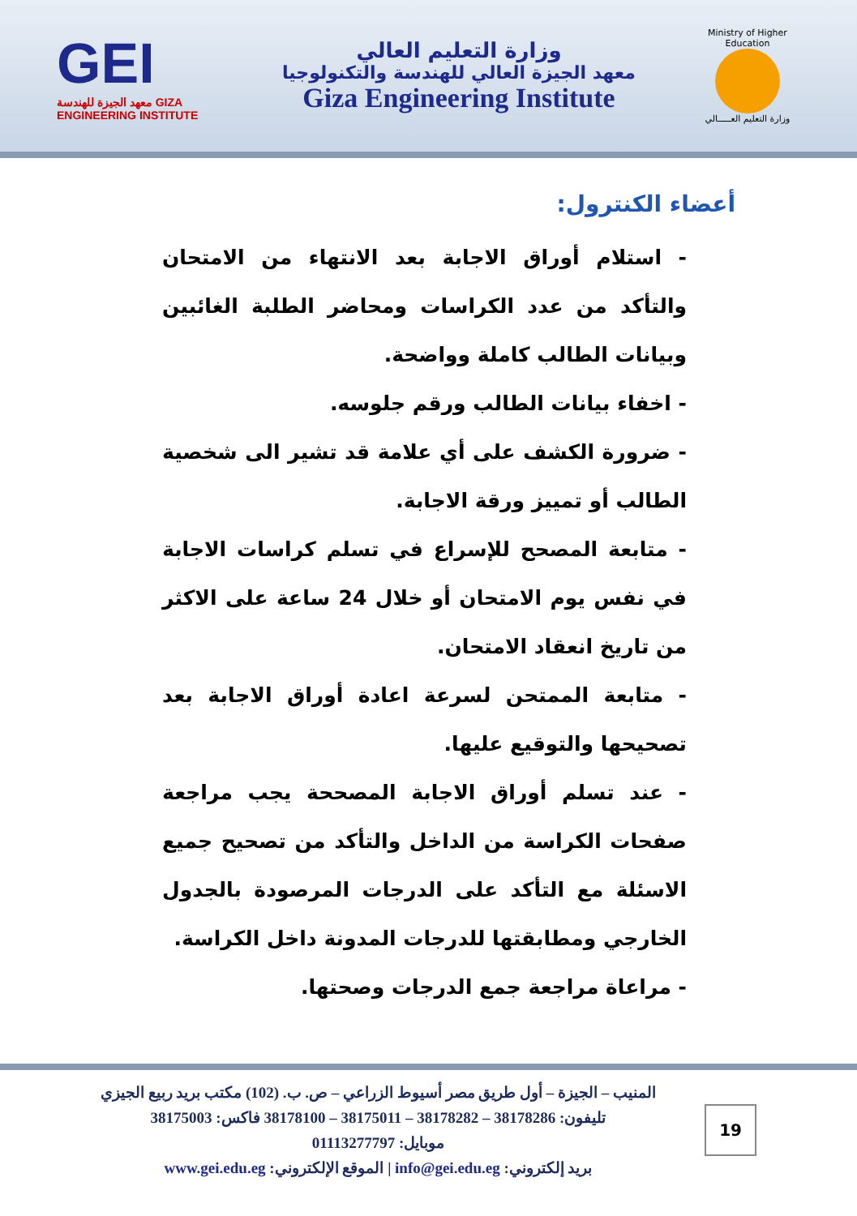GEI
معهد الجيزة للهندسة GIZA ENGINEERING INSTITUTE
وزارة التعليم العالي
معهد الجيزة العالي للهندسة والتكنولوجيا
Giza Engineering Institute
Ministry of Higher Education
وزارة التعليم العـــــالي
أعضاء الكنترول:
- استلام أوراق الاجابة بعد الانتهاء من الامتحان والتأكد من عدد الكراسات ومحاضر الطلبة الغائبين وبيانات الطالب كاملة وواضحة.
- اخفاء بيانات الطالب ورقم جلوسه.
- ضرورة الكشف على أي علامة قد تشير الى شخصية الطالب أو تمييز ورقة الاجابة.
- متابعة المصحح للإسراع في تسلم كراسات الاجابة في نفس يوم الامتحان أو خلال 24 ساعة على الاكثر من تاريخ انعقاد الامتحان.
- متابعة الممتحن لسرعة اعادة أوراق الاجابة بعد تصحيحها والتوقيع عليها.
- عند تسلم أوراق الاجابة المصححة يجب مراجعة صفحات الكراسة من الداخل والتأكد من تصحيح جميع الاسئلة مع التأكد على الدرجات المرصودة بالجدول الخارجي ومطابقتها للدرجات المدونة داخل الكراسة.
- مراعاة مراجعة جمع الدرجات وصحتها.
المنيب – الجيزة – أول طريق مصر أسيوط الزراعي – ص. ب. (102) مكتب بريد ربيع الجيزي
تليفون: 38178286 – 38178282 – 38175011 – 38178100 فاكس: 38175003
موبايل: 01113277797
بريد إلكتروني: info@gei.edu.eg | الموقع الإلكتروني: www.gei.edu.eg
19